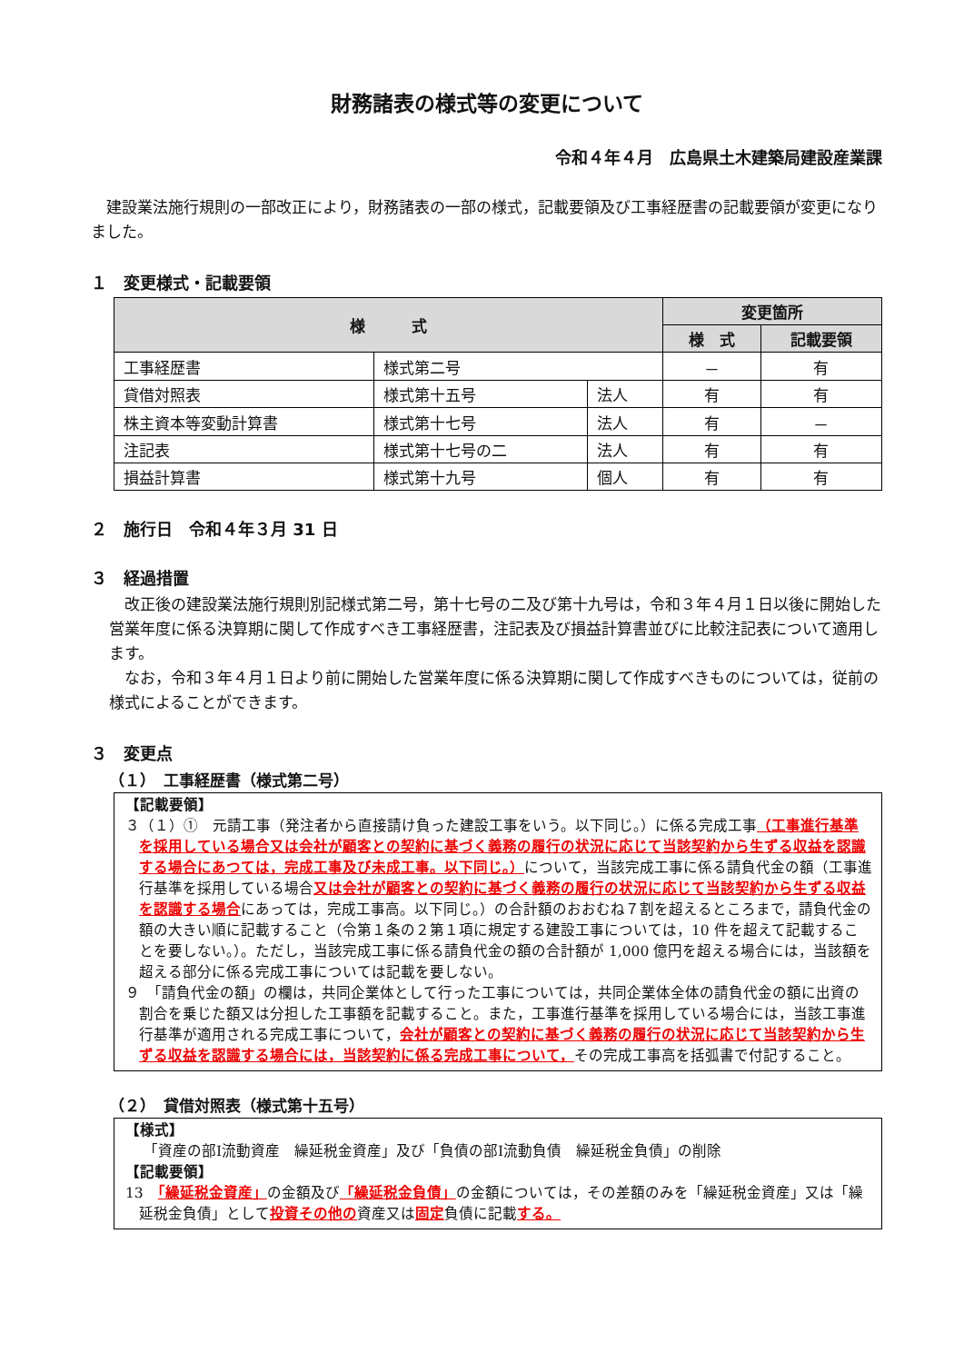財務諸表の様式等の変更について
令和４年４月　広島県土木建築局建設産業課
　建設業法施行規則の一部改正により，財務諸表の一部の様式，記載要領及び工事経歴書の記載要領が変更になりました。
１　変更様式・記載要領
| 様 式 | | | 変更箇所 | |
| --- | --- | --- | --- | --- |
| | | | 様 式 | 記載要領 |
| 工事経歴書 | 様式第二号 | | － | 有 |
| 貸借対照表 | 様式第十五号 | 法人 | 有 | 有 |
| 株主資本等変動計算書 | 様式第十七号 | 法人 | 有 | － |
| 注記表 | 様式第十七号の二 | 法人 | 有 | 有 |
| 損益計算書 | 様式第十九号 | 個人 | 有 | 有 |
２　施行日　令和４年３月 31 日
３　経過措置
　改正後の建設業法施行規則別記様式第二号，第十七号の二及び第十九号は，令和３年４月１日以後に開始した営業年度に係る決算期に関して作成すべき工事経歴書，注記表及び損益計算書並びに比較注記表について適用します。
　なお，令和３年４月１日より前に開始した営業年度に係る決算期に関して作成すべきものについては，従前の様式によることができます。
３　変更点
（１）　工事経歴書（様式第二号）
【記載要領】
３（１）①　元請工事（発注者から直接請け負った建設工事をいう。以下同じ。）に係る完成工事（工事進行基準を採用している場合又は会社が顧客との契約に基づく義務の履行の状況に応じて当該契約から生ずる収益を認識する場合にあつては，完成工事及び未成工事。以下同じ。）について，当該完成工事に係る請負代金の額（工事進行基準を採用している場合又は会社が顧客との契約に基づく義務の履行の状況に応じて当該契約から生ずる収益を認識する場合にあっては，完成工事高。以下同じ。）の合計額のおおむね７割を超えるところまで，請負代金の額の大きい順に記載すること（令第１条の２第１項に規定する建設工事については，10 件を超えて記載することを要しない。）。ただし，当該完成工事に係る請負代金の額の合計額が 1,000 億円を超える場合には，当該額を超える部分に係る完成工事については記載を要しない。
９　「請負代金の額」の欄は，共同企業体として行った工事については，共同企業体全体の請負代金の額に出資の割合を乗じた額又は分担した工事額を記載すること。また，工事進行基準を採用している場合には，当該工事進行基準が適用される完成工事について，会社が顧客との契約に基づく義務の履行の状況に応じて当該契約から生ずる収益を認識する場合には，当該契約に係る完成工事について，その完成工事高を括弧書で付記すること。
（２）　貸借対照表（様式第十五号）
【様式】
「資産の部Ⅰ流動資産　繰延税金資産」及び「負債の部Ⅰ流動負債　繰延税金負債」の削除
【記載要領】
13　「繰延税金資産」の金額及び「繰延税金負債」の金額については，その差額のみを「繰延税金資産」又は「繰延税金負債」として投資その他の資産又は固定負債に記載する。